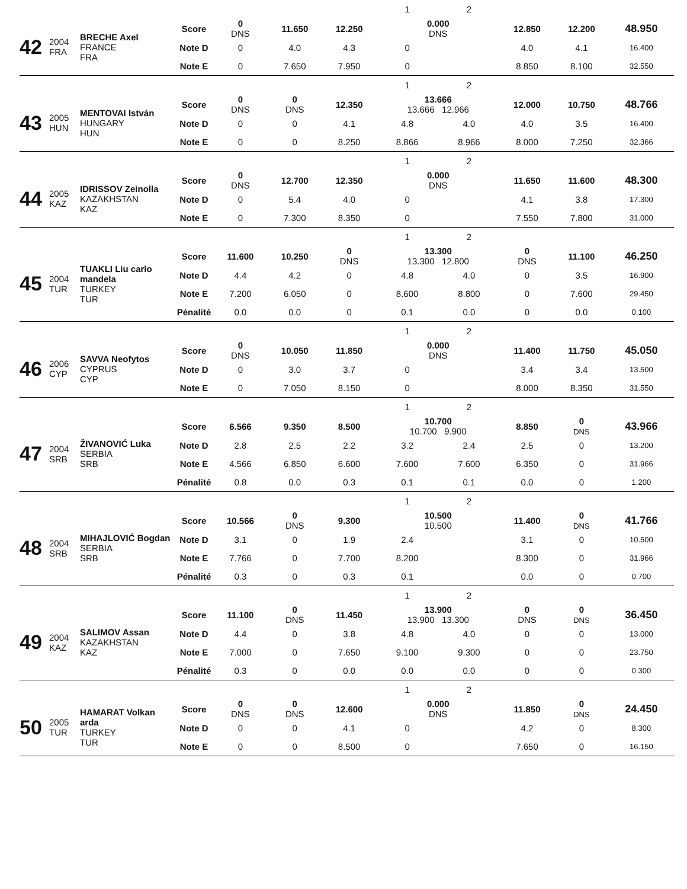| | | | | | | | 1 | 2 | | | |
| 42 | 2004 FRA | BRECHE Axel FRANCE FRA | Score | 0 DNS | 11.650 | 12.250 | 0.000 DNS | | 12.850 | 12.200 | 48.950 |
| | | | Note D | 0 | 4.0 | 4.3 | 0 | | 4.0 | 4.1 | 16.400 |
| | | | Note E | 0 | 7.650 | 7.950 | 0 | | 8.850 | 8.100 | 32.550 |
| | | | | | | | 1 | 2 | | | |
| 43 | 2005 HUN | MENTOVAI István HUNGARY HUN | Score | 0 DNS | 0 DNS | 12.350 | 13.666 13.666 12.966 | | 12.000 | 10.750 | 48.766 |
| | | | Note D | 0 | 0 | 4.1 | 4.8 | 4.0 | 4.0 | 3.5 | 16.400 |
| | | | Note E | 0 | 0 | 8.250 | 8.866 | 8.966 | 8.000 | 7.250 | 32.366 |
| | | | | | | | 1 | 2 | | | |
| 44 | 2005 KAZ | IDRISSOV Zeinolla KAZAKHSTAN KAZ | Score | 0 DNS | 12.700 | 12.350 | 0.000 DNS | | 11.650 | 11.600 | 48.300 |
| | | | Note D | 0 | 5.4 | 4.0 | 0 | | 4.1 | 3.8 | 17.300 |
| | | | Note E | 0 | 7.300 | 8.350 | 0 | | 7.550 | 7.800 | 31.000 |
| | | | | | | | 1 | 2 | | | |
| 45 | 2004 TUR | TUAKLI Liu carlo mandela TURKEY TUR | Score | 11.600 | 10.250 | 0 DNS | 13.300 13.300 12.800 | | 0 DNS | 11.100 | 46.250 |
| | | | Note D | 4.4 | 4.2 | 0 | 4.8 | 4.0 | 0 | 3.5 | 16.900 |
| | | | Note E | 7.200 | 6.050 | 0 | 8.600 | 8.800 | 0 | 7.600 | 29.450 |
| | | | Pénalité | 0.0 | 0.0 | 0 | 0.1 | 0.0 | 0 | 0.0 | 0.100 |
| | | | | | | | 1 | 2 | | | |
| 46 | 2006 CYP | SAVVA Neofytos CYPRUS CYP | Score | 0 DNS | 10.050 | 11.850 | 0.000 DNS | | 11.400 | 11.750 | 45.050 |
| | | | Note D | 0 | 3.0 | 3.7 | 0 | | 3.4 | 3.4 | 13.500 |
| | | | Note E | 0 | 7.050 | 8.150 | 0 | | 8.000 | 8.350 | 31.550 |
| | | | | | | | 1 | 2 | | | |
| 47 | 2004 SRB | ŽIVANOVIĆ Luka SERBIA SRB | Score | 6.566 | 9.350 | 8.500 | 10.700 10.700 9.900 | | 8.850 | 0 DNS | 43.966 |
| | | | Note D | 2.8 | 2.5 | 2.2 | 3.2 | 2.4 | 2.5 | 0 | 13.200 |
| | | | Note E | 4.566 | 6.850 | 6.600 | 7.600 | 7.600 | 6.350 | 0 | 31.966 |
| | | | Pénalité | 0.8 | 0.0 | 0.3 | 0.1 | 0.1 | 0.0 | 0 | 1.200 |
| | | | | | | | 1 | 2 | | | |
| 48 | 2004 SRB | MIHAJLOVIĆ Bogdan SERBIA SRB | Score | 10.566 | 0 DNS | 9.300 | 10.500 10.500 | | 11.400 | 0 DNS | 41.766 |
| | | | Note D | 3.1 | 0 | 1.9 | 2.4 | | 3.1 | 0 | 10.500 |
| | | | Note E | 7.766 | 0 | 7.700 | 8.200 | | 8.300 | 0 | 31.966 |
| | | | Pénalité | 0.3 | 0 | 0.3 | 0.1 | | 0.0 | 0 | 0.700 |
| | | | | | | | 1 | 2 | | | |
| 49 | 2004 KAZ | SALIMOV Assan KAZAKHSTAN KAZ | Score | 11.100 | 0 DNS | 11.450 | 13.900 13.900 13.300 | | 0 DNS | 0 DNS | 36.450 |
| | | | Note D | 4.4 | 0 | 3.8 | 4.8 | 4.0 | 0 | 0 | 13.000 |
| | | | Note E | 7.000 | 0 | 7.650 | 9.100 | 9.300 | 0 | 0 | 23.750 |
| | | | Pénalité | 0.3 | 0 | 0.0 | 0.0 | 0.0 | 0 | 0 | 0.300 |
| | | | | | | | 1 | 2 | | | |
| 50 | 2005 TUR | HAMARAT Volkan arda TURKEY TUR | Score | 0 DNS | 0 DNS | 12.600 | 0.000 DNS | | 11.850 | 0 DNS | 24.450 |
| | | | Note D | 0 | 0 | 4.1 | 0 | | 4.2 | 0 | 8.300 |
| | | | Note E | 0 | 0 | 8.500 | 0 | | 7.650 | 0 | 16.150 |